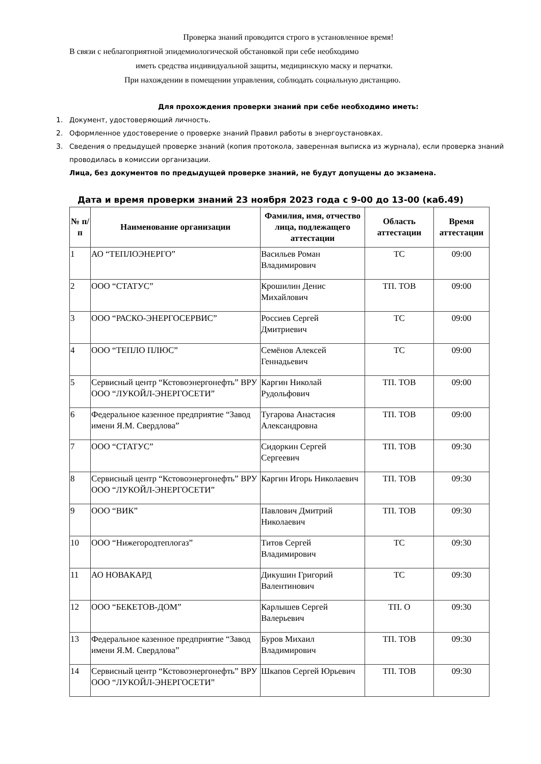Проверка знаний проводится строго в установленное время!
В связи с неблагоприятной эпидемиологической обстановкой при себе необходимо
иметь средства индивидуальной защиты, медицинскую маску и перчатки.
При нахождении в помещении управления, соблюдать социальную дистанцию.
Для прохождения проверки знаний при себе необходимо иметь:
1. Документ, удостоверяющий личность.
2. Оформленное удостоверение о проверке знаний Правил работы в энергоустановках.
3. Сведения о предыдущей проверке знаний (копия протокола, заверенная выписка из журнала), если проверка знаний проводилась в комиссии организации.
Лица, без документов по предыдущей проверке знаний, не будут допущены до экзамена.
Дата и время проверки знаний 23 ноября 2023 года с 9-00 до 13-00 (каб.49)
| № п/п | Наименование организации | Фамилия, имя, отчество лица, подлежащего аттестации | Область аттестации | Время аттестации |
| --- | --- | --- | --- | --- |
| 1 | АО “ТЕПЛОЭНЕРГО” | Васильев Роман Владимирович | ТС | 09:00 |
| 2 | ООО “СТАТУС” | Крошилин Денис Михайлович | ТП. ТОВ | 09:00 |
| 3 | ООО “РАСКО-ЭНЕРГОСЕРВИС” | Россиев Сергей Дмитриевич | ТС | 09:00 |
| 4 | ООО “ТЕПЛО ПЛЮС” | Семёнов Алексей Геннадьевич | ТС | 09:00 |
| 5 | Сервисный центр “Кстовоэнергонефть” ВРУ ООО “ЛУКОЙЛ-ЭНЕРГОСЕТИ” | Каргин Николай Рудольфович | ТП. ТОВ | 09:00 |
| 6 | Федеральное казенное предприятие “Завод имени Я.М. Свердлова” | Тугарова Анастасия Александровна | ТП. ТОВ | 09:00 |
| 7 | ООО “СТАТУС” | Сидоркин Сергей Сергеевич | ТП. ТОВ | 09:30 |
| 8 | Сервисный центр “Кстовоэнергонефть” ВРУ ООО “ЛУКОЙЛ-ЭНЕРГОСЕТИ” | Каргин Игорь Николаевич | ТП. ТОВ | 09:30 |
| 9 | ООО “ВИК” | Павлович Дмитрий Николаевич | ТП. ТОВ | 09:30 |
| 10 | ООО “Нижегородтеплогаз” | Титов Сергей Владимирович | ТС | 09:30 |
| 11 | АО НОВАКАРД | Дикушин Григорий Валентинович | ТС | 09:30 |
| 12 | ООО “БЕКЕТОВ-ДОМ” | Карлышев Сергей Валерьевич | ТП. О | 09:30 |
| 13 | Федеральное казенное предприятие “Завод имени Я.М. Свердлова” | Буров Михаил Владимирович | ТП. ТОВ | 09:30 |
| 14 | Сервисный центр “Кстовоэнергонефть” ВРУ ООО “ЛУКОЙЛ-ЭНЕРГОСЕТИ” | Шкапов Сергей Юрьевич | ТП. ТОВ | 09:30 |